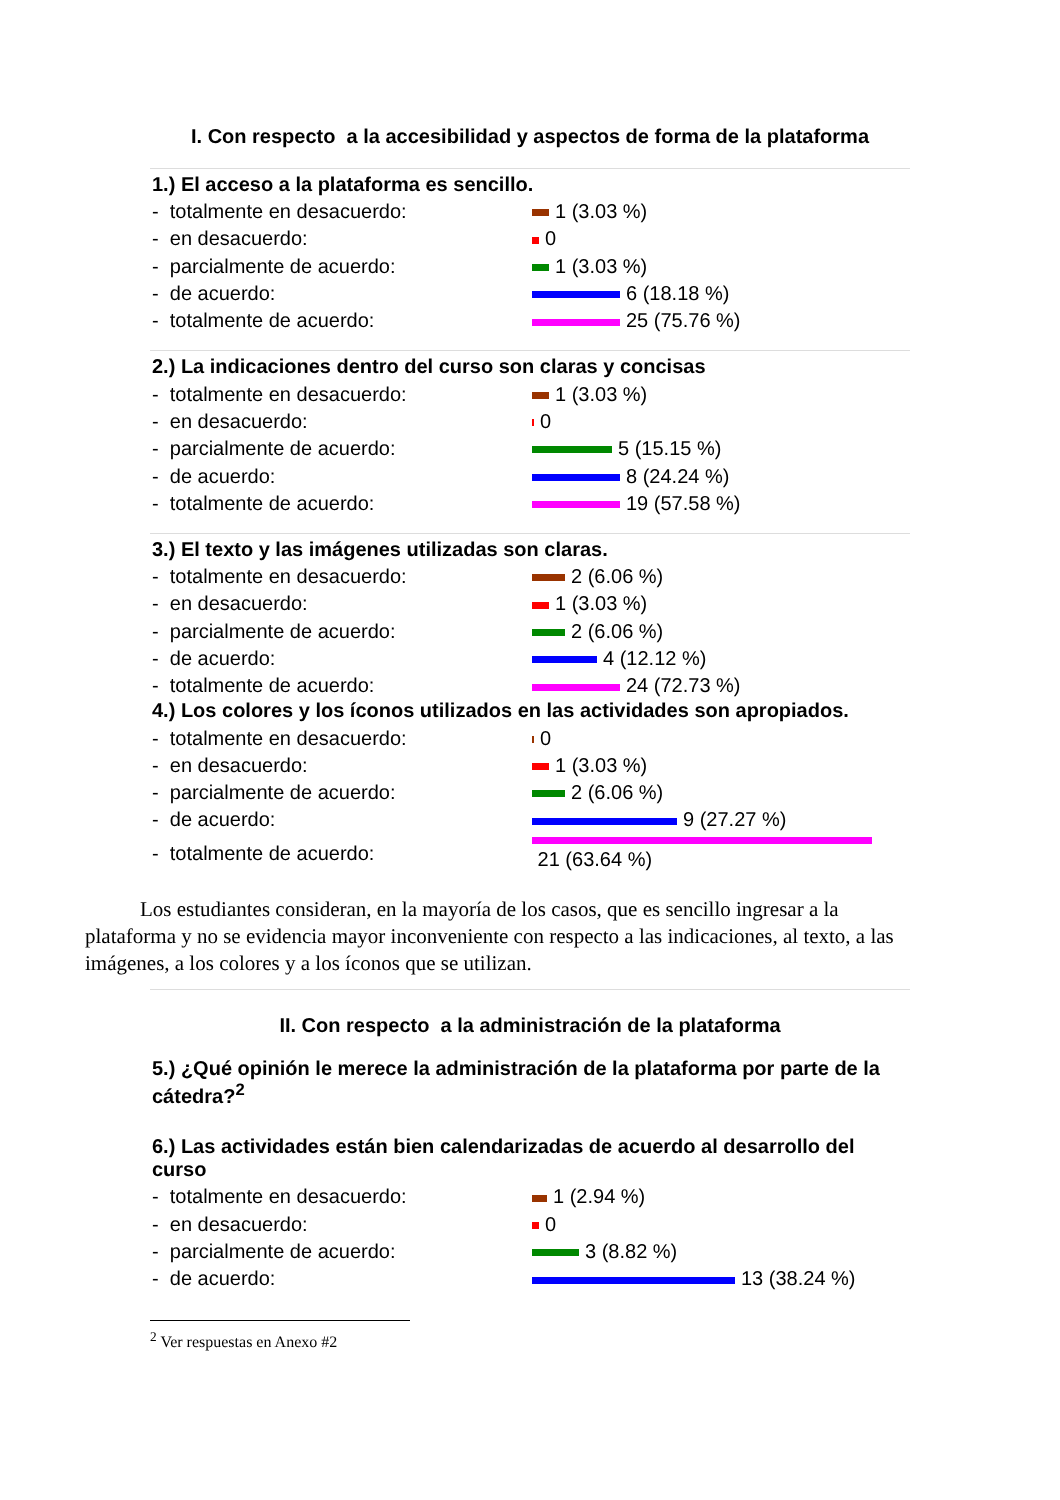I. Con respecto a la accesibilidad y aspectos de forma de la plataforma
1.) El acceso a la plataforma es sencillo.
- totalmente en desacuerdo: 1 (3.03 %)
- en desacuerdo: 0
- parcialmente de acuerdo: 1 (3.03 %)
- de acuerdo: 6 (18.18 %)
- totalmente de acuerdo: 25 (75.76 %)
2.) La indicaciones dentro del curso son claras y concisas
- totalmente en desacuerdo: 1 (3.03 %)
- en desacuerdo: 0
- parcialmente de acuerdo: 5 (15.15 %)
- de acuerdo: 8 (24.24 %)
- totalmente de acuerdo: 19 (57.58 %)
3.) El texto y las imágenes utilizadas son claras.
- totalmente en desacuerdo: 2 (6.06 %)
- en desacuerdo: 1 (3.03 %)
- parcialmente de acuerdo: 2 (6.06 %)
- de acuerdo: 4 (12.12 %)
- totalmente de acuerdo: 24 (72.73 %)
4.) Los colores y los íconos utilizados en las actividades son apropiados.
- totalmente en desacuerdo: 0
- en desacuerdo: 1 (3.03 %)
- parcialmente de acuerdo: 2 (6.06 %)
- de acuerdo: 9 (27.27 %)
- totalmente de acuerdo: 21 (63.64 %)
Los estudiantes consideran, en la mayoría de los casos, que es sencillo ingresar a la plataforma y no se evidencia mayor inconveniente con respecto a las indicaciones, al texto, a las imágenes, a los colores y a los íconos que se utilizan.
II. Con respecto a la administración de la plataforma
5.) ¿Qué opinión le merece la administración de la plataforma por parte de la cátedra?<sup>2</sup>
6.) Las actividades están bien calendarizadas de acuerdo al desarrollo del curso
- totalmente en desacuerdo: 1 (2.94 %)
- en desacuerdo: 0
- parcialmente de acuerdo: 3 (8.82 %)
- de acuerdo: 13 (38.24 %)
<sup>2</sup> Ver respuestas en Anexo #2